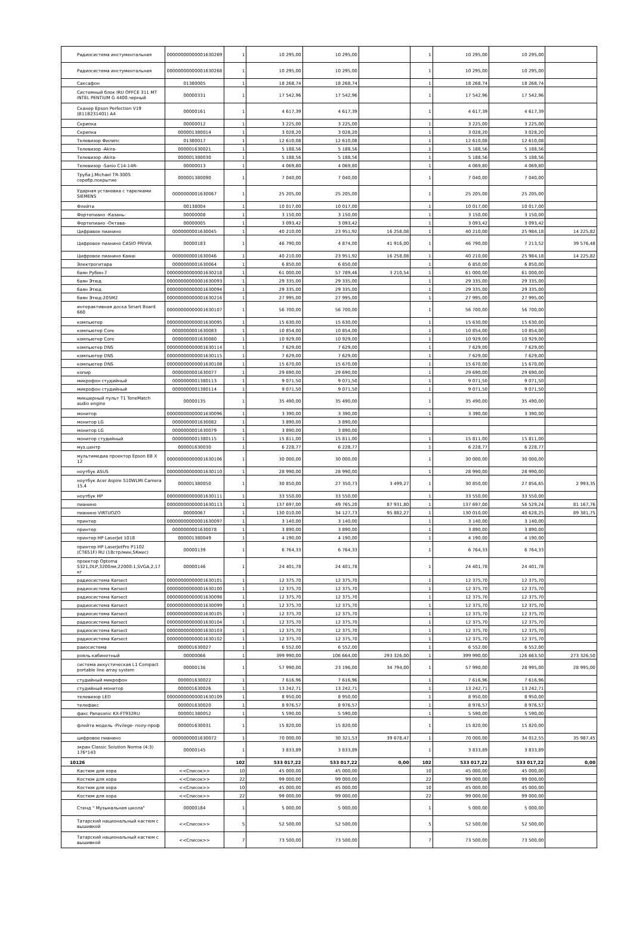| Радиосистема инстументальная | 00000000000001630269 | 1 | 10 295,00 | 10 295,00 | | 1 | 10 295,00 | 10 295,00 | |
| Радиосистема инстументальная | 00000000000001630268 | 1 | 10 295,00 | 10 295,00 | | 1 | 10 295,00 | 10 295,00 | |
| Саксафон | 01380005 | 1 | 18 268,74 | 18 268,74 | | 1 | 18 268,74 | 18 268,74 | |
| Системный блок IRU OFFCE 311 MT INTEL PENTIUM G 4400.черный | 00000331 | 1 | 17 542,96 | 17 542,96 | | 1 | 17 542,96 | 17 542,96 | |
| Сканер Epson Perfection V19 (B11B231401) A4 | 00000161 | 1 | 4 617,39 | 4 617,39 | | 1 | 4 617,39 | 4 617,39 | |
| Скрипка | 00000012 | 1 | 3 225,00 | 3 225,00 | | 1 | 3 225,00 | 3 225,00 | |
| Скрипка | 000001380014 | 1 | 3 028,20 | 3 028,20 | | 1 | 3 028,20 | 3 028,20 | |
| Телевизор Филипс | 01380017 | 1 | 12 610,08 | 12 610,08 | | 1 | 12 610,08 | 12 610,08 | |
| Телевизор -Akira- | 000001630021 | 1 | 5 188,56 | 5 188,56 | | 1 | 5 188,56 | 5 188,56 | |
| Телевизор -Akira- | 000001380030 | 1 | 5 188,56 | 5 188,56 | | 1 | 5 188,56 | 5 188,56 | |
| Телевизор -Sanio C14-14R- | 00000013 | 1 | 4 069,80 | 4 069,80 | | 1 | 4 069,80 | 4 069,80 | |
| Труба J.Michael TR-300S серебр.покрытие | 000001380090 | 1 | 7 040,00 | 7 040,00 | | 1 | 7 040,00 | 7 040,00 | |
| Ударная установка с тарелками SIEMENS | 0000000001630067 | 1 | 25 205,00 | 25 205,00 | | 1 | 25 205,00 | 25 205,00 | |
| Флейта | 00138004 | 1 | 10 017,00 | 10 017,00 | | 1 | 10 017,00 | 10 017,00 | |
| Фортепиано -Казань- | 00000008 | 1 | 3 150,00 | 3 150,00 | | 1 | 3 150,00 | 3 150,00 | |
| Фортепиано -Октава- | 00000005 | 1 | 3 093,42 | 3 093,42 | | 1 | 3 093,42 | 3 093,42 | |
| Цифравое пианино | 0000000001630045 | 1 | 40 210,00 | 23 951,92 | 16 258,08 | 1 | 40 210,00 | 25 984,18 | 14 225,82 |
| Цифровое пианино CASIO PRIVIA | 00000183 | 1 | 46 790,00 | 4 874,00 | 41 916,00 | 1 | 46 790,00 | 7 213,52 | 39 576,48 |
| Цифровое пианино Kawai | 0000000001630046 | 1 | 40 210,00 | 23 951,92 | 16 258,08 | 1 | 40 210,00 | 25 984,18 | 14 225,82 |
| Электрогитара | 0000000001630064 | 1 | 6 850,00 | 6 850,00 | | 1 | 6 850,00 | 6 850,00 | |
| баян Рубин-7 | 00000000000001630218 | 1 | 61 000,00 | 57 789,46 | 3 210,54 | 1 | 61 000,00 | 61 000,00 | |
| баян Этюд | 00000000000001630093 | 1 | 29 335,00 | 29 335,00 | | 1 | 29 335,00 | 29 335,00 | |
| баян Этюд | 00000000000001630094 | 1 | 29 335,00 | 29 335,00 | | 1 | 29 335,00 | 29 335,00 | |
| баян Этюд-205М2 | 00000000000001630216 | 1 | 27 995,00 | 27 995,00 | | 1 | 27 995,00 | 27 995,00 | |
| интерактивная доска Smart Board 660 | 00000000000001630107 | 1 | 56 700,00 | 56 700,00 | | 1 | 56 700,00 | 56 700,00 | |
| компьютер | 00000000000001630095 | 1 | 15 630,00 | 15 630,00 | | 1 | 15 630,00 | 15 630,00 | |
| компьютер Core | 0000000001630083 | 1 | 10 854,00 | 10 854,00 | | 1 | 10 854,00 | 10 854,00 | |
| компьютер Core | 0000000001630080 | 1 | 10 929,00 | 10 929,00 | | 1 | 10 929,00 | 10 929,00 | |
| компьютер DNS | 00000000000001630114 | 1 | 7 629,00 | 7 629,00 | | 1 | 7 629,00 | 7 629,00 | |
| компьютер DNS | 00000000000001630115 | 1 | 7 629,00 | 7 629,00 | | 1 | 7 629,00 | 7 629,00 | |
| компьютер DNS | 00000000000001630108 | 1 | 15 670,00 | 15 670,00 | | 1 | 15 670,00 | 15 670,00 | |
| копир | 0000000001630077 | 1 | 29 690,00 | 29 690,00 | | 1 | 29 690,00 | 29 690,00 | |
| микрофон студийный | 0000000001380113 | 1 | 9 071,50 | 9 071,50 | | 1 | 9 071,50 | 9 071,50 | |
| микрофон студийный | 0000000001380114 | 1 | 9 071,50 | 9 071,50 | | 1 | 9 071,50 | 9 071,50 | |
| микшерный пульт T1 ToneMatch audio engine | 00000135 | 1 | 35 490,00 | 35 490,00 | | 1 | 35 490,00 | 35 490,00 | |
| монитор | 00000000000001630096 | 1 | 3 390,00 | 3 390,00 | | 1 | 3 390,00 | 3 390,00 | |
| монитор LG | 0000000001630082 | 1 | 3 890,00 | 3 890,00 | | | | | |
| монитор LG | 0000000001630079 | 1 | 3 890,00 | 3 890,00 | | | | | |
| монитор студийный | 0000000001380115 | 1 | 15 811,00 | 15 811,00 | | 1 | 15 811,00 | 15 811,00 | |
| муз.центр | 000001630030 | 1 | 6 228,77 | 6 228,77 | | 1 | 6 228,77 | 6 228,77 | |
| мультимедиа проектор Epson EB X 12 | 00000000000001630106 | 1 | 30 000,00 | 30 000,00 | | 1 | 30 000,00 | 30 000,00 | |
| ноутбук ASUS | 00000000000001630110 | 1 | 28 990,00 | 28 990,00 | | 1 | 28 990,00 | 28 990,00 | |
| ноутбук Acer Aspire 510WLMI Camera 15.4 | 000001380050 | 1 | 30 850,00 | 27 350,73 | 3 499,27 | 1 | 30 850,00 | 27 856,65 | 2 993,35 |
| ноутбук HP | 00000000000001630111 | 1 | 33 550,00 | 33 550,00 | | 1 | 33 550,00 | 33 550,00 | |
| пианино | 00000000000001630113 | 1 | 137 697,00 | 49 765,20 | 87 931,80 | 1 | 137 697,00 | 56 529,24 | 81 167,76 |
| пианино VIRTUOZO | 00000067 | 1 | 130 010,00 | 34 127,73 | 95 882,27 | 1 | 130 010,00 | 40 628,25 | 89 381,75 |
| принтер | 00000000000001630097 | 1 | 3 140,00 | 3 140,00 | | 1 | 3 140,00 | 3 140,00 | |
| принтер | 0000000001630078 | 1 | 3 890,00 | 3 890,00 | | 1 | 3 890,00 | 3 890,00 | |
| принтер HP LaserJet 1018 | 000001380049 | 1 | 4 190,00 | 4 190,00 | | 1 | 4 190,00 | 4 190,00 | |
| принтер HP LaserJetPro P1102 (CT651F) RU (18стр/мин,5Кмес) | 00000139 | 1 | 6 764,33 | 6 764,33 | | 1 | 6 764,33 | 6 764,33 | |
| проектор Optoma S321,DLP,3200лм,22000:1,SVGA,2,17 кг | 00000146 | 1 | 24 401,78 | 24 401,78 | | 1 | 24 401,78 | 24 401,78 | |
| радиосистема Karsect | 00000000000001630101 | 1 | 12 375,70 | 12 375,70 | | 1 | 12 375,70 | 12 375,70 | |
| радиосистема Karsect | 00000000000001630100 | 1 | 12 375,70 | 12 375,70 | | 1 | 12 375,70 | 12 375,70 | |
| радиосистема Karsect | 00000000000001630098 | 1 | 12 375,70 | 12 375,70 | | 1 | 12 375,70 | 12 375,70 | |
| радиосистема Karsect | 00000000000001630099 | 1 | 12 375,70 | 12 375,70 | | 1 | 12 375,70 | 12 375,70 | |
| радиосистема Karsect | 00000000000001630105 | 1 | 12 375,70 | 12 375,70 | | 1 | 12 375,70 | 12 375,70 | |
| радиосистема Karsect | 00000000000001630104 | 1 | 12 375,70 | 12 375,70 | | 1 | 12 375,70 | 12 375,70 | |
| радиосистема Karsect | 00000000000001630103 | 1 | 12 375,70 | 12 375,70 | | 1 | 12 375,70 | 12 375,70 | |
| радиосистема Karsect | 00000000000001630102 | 1 | 12 375,70 | 12 375,70 | | 1 | 12 375,70 | 12 375,70 | |
| раиосистема | 000001630027 | 1 | 6 552,00 | 6 552,00 | | 1 | 6 552,00 | 6 552,00 | |
| рояль кабинетный | 00000066 | 1 | 399 990,00 | 106 664,00 | 293 326,00 | 1 | 399 990,00 | 126 663,50 | 273 326,50 |
| система аккустическая L1 Compact portable line array system | 00000136 | 1 | 57 990,00 | 23 196,00 | 34 794,00 | 1 | 57 990,00 | 28 995,00 | 28 995,00 |
| студийный микрофон | 000001630022 | 1 | 7 616,96 | 7 616,96 | | 1 | 7 616,96 | 7 616,96 | |
| студийный монитор | 000001630026 | 1 | 13 242,71 | 13 242,71 | | 1 | 13 242,71 | 13 242,71 | |
| телевизор LED | 00000000000001630109 | 1 | 8 950,00 | 8 950,00 | | 1 | 8 950,00 | 8 950,00 | |
| телефакс | 000001630020 | 1 | 8 976,57 | 8 976,57 | | 1 | 8 976,57 | 8 976,57 | |
| факс Panasonic KX-FT932RU | 000001380052 | 1 | 5 590,00 | 5 590,00 | | 1 | 5 590,00 | 5 590,00 | |
| флейта модель -Pivilege- полу-проф | 000001630031 | 1 | 15 820,00 | 15 820,00 | | 1 | 15 820,00 | 15 820,00 | |
| цифровое пианино | 0000000001630072 | 1 | 70 000,00 | 30 321,53 | 39 678,47 | 1 | 70 000,00 | 34 012,55 | 35 987,45 |
| экран Classic Soiution Norma (4:3) 176*143 | 00000145 | 1 | 3 833,89 | 3 833,89 | | 1 | 3 833,89 | 3 833,89 | |
| 10126 | | 102 | 533 017,22 | 533 017,22 | 0,00 | 102 | 533 017,22 | 533 017,22 | 0,00 |
| Кастюм для хора | <<Список>> | 10 | 45 000,00 | 45 000,00 | | 10 | 45 000,00 | 45 000,00 | |
| Костюм для хора | <<Список>> | 22 | 99 000,00 | 99 000,00 | | 22 | 99 000,00 | 99 000,00 | |
| Костюм для хора | <<Список>> | 10 | 45 000,00 | 45 000,00 | | 10 | 45 000,00 | 45 000,00 | |
| Костюм для хора | <<Список>> | 22 | 99 000,00 | 99 000,00 | | 22 | 99 000,00 | 99 000,00 | |
| Стенд " Музыкальная школа" | 00000184 | 1 | 5 000,00 | 5 000,00 | | 1 | 5 000,00 | 5 000,00 | |
| Татарский национальный кастюм с вышивкой | <<Список>> | 5 | 52 500,00 | 52 500,00 | | 5 | 52 500,00 | 52 500,00 | |
| Татарский национальный кастюм с вышивкой | <<Список>> | 7 | 73 500,00 | 73 500,00 | | 7 | 73 500,00 | 73 500,00 | |